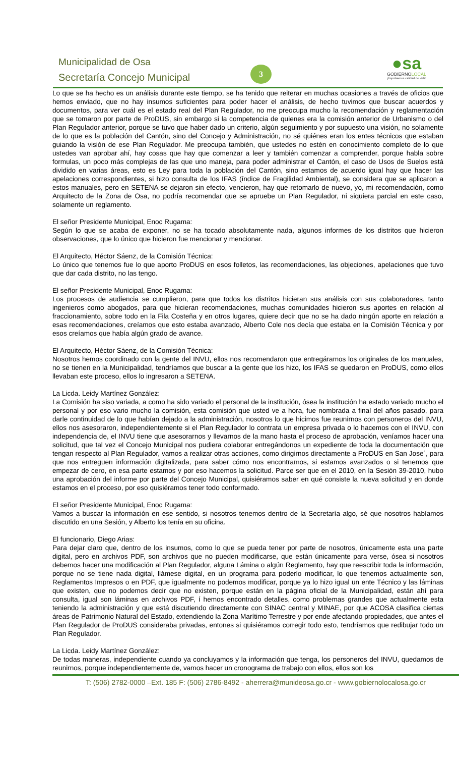Municipalidad de Osa
Secretaría Concejo Municipal
3
●sa
GOBIERNOLOCAL
¡Impulsamos calidad de vida!
Lo que se ha hecho es un análisis durante este tiempo, se ha tenido que reiterar en muchas ocasiones a través de oficios que hemos enviado, que no hay insumos suficientes para poder hacer el análisis, de hecho tuvimos que buscar acuerdos y documentos, para ver cuál es el estado real del Plan Regulador, no me preocupa mucho la recomendación y reglamentación que se tomaron por parte de ProDUS, sin embargo si la competencia de quienes era la comisión anterior de Urbanismo o del Plan Regulador anterior, porque se tuvo que haber dado un criterio, algún seguimiento y por supuesto una visión, no solamente de lo que es la población del Cantón, sino del Concejo y Administración, no sé quiénes eran los entes técnicos que estaban guiando la visión de ese Plan Regulador. Me preocupa también, que ustedes no estén en conocimiento completo de lo que ustedes van aprobar ahí, hay cosas que hay que comenzar a leer y también comenzar a comprender, porque habla sobre formulas, un poco más complejas de las que uno maneja, para poder administrar el Cantón, el caso de Usos de Suelos está dividido en varias áreas, esto es Ley para toda la población del Cantón, sino estamos de acuerdo igual hay que hacer las apelaciones correspondientes, si hizo consulta de los IFAS (índice de Fragilidad Ambiental), se considera que se aplicaron a estos manuales, pero en SETENA se dejaron sin efecto, vencieron, hay que retomarlo de nuevo, yo, mi recomendación, como Arquitecto de la Zona de Osa, no podría recomendar que se apruebe un Plan Regulador, ni siquiera parcial en este caso, solamente un reglamento.
El señor Presidente Municipal, Enoc Rugama:
Según lo que se acaba de exponer, no se ha tocado absolutamente nada, algunos informes de los distritos que hicieron observaciones, que lo único que hicieron fue mencionar y mencionar.
El Arquitecto, Héctor Sáenz, de la Comisión Técnica:
Lo único que tenemos fue lo que aporto ProDUS en esos folletos, las recomendaciones, las objeciones, apelaciones que tuvo que dar cada distrito, no las tengo.
El señor Presidente Municipal, Enoc Rugama:
Los procesos de audiencia se cumplieron, para que todos los distritos hicieran sus análisis con sus colaboradores, tanto ingenieros como abogados, para que hicieran recomendaciones, muchas comunidades hicieron sus aportes en relación al fraccionamiento, sobre todo en la Fila Costeña y en otros lugares, quiere decir que no se ha dado ningún aporte en relación a esas recomendaciones, creíamos que esto estaba avanzado, Alberto Cole nos decía que estaba en la Comisión Técnica y por esos creíamos que había algún grado de avance.
El Arquitecto, Héctor Sáenz, de la Comisión Técnica:
Nosotros hemos coordinado con la gente del INVU, ellos nos recomendaron que entregáramos los originales de los manuales, no se tienen en la Municipalidad, tendríamos que buscar a la gente que los hizo, los IFAS se quedaron en ProDUS, como ellos llevaban este proceso, ellos lo ingresaron a SETENA.
La Licda. Leidy Martínez González:
La Comisión ha siso variada, a como ha sido variado el personal de la institución, ósea la institución ha estado variado mucho el personal y por eso vario mucho la comisión, esta comisión que usted ve a hora, fue nombrada a final del años pasado, para darle continuidad de lo que habían dejado a la administración, nosotros lo que hicimos fue reunirnos con personeros del INVU, ellos nos asesoraron, independientemente si el Plan Regulador lo contrata un empresa privada o lo hacemos con el INVU, con independencia de, el INVU tiene que asesorarnos y llevarnos de la mano hasta el proceso de aprobación, veníamos hacer una solicitud, que tal vez el Concejo Municipal nos pudiera colaborar entregándonos un expediente de toda la documentación que tengan respecto al Plan Regulador, vamos a realizar otras acciones, como dirigirnos directamente a ProDUS en San Jose´, para que nos entreguen información digitalizada, para saber cómo nos encontramos, si estamos avanzados o si tenemos que empezar de cero, en esa parte estamos y por eso hacemos la solicitud. Parce ser que en el 2010, en la Sesión 39-2010, hubo una aprobación del informe por parte del Concejo Municipal, quisiéramos saber en qué consiste la nueva solicitud y en donde estamos en el proceso, por eso quisiéramos tener todo conformado.
El señor Presidente Municipal, Enoc Rugama:
Vamos a buscar la información en ese sentido, si nosotros tenemos dentro de la Secretaría algo, sé que nosotros habíamos discutido en una Sesión, y Alberto los tenía en su oficina.
El funcionario, Diego Arias:
Para dejar claro que, dentro de los insumos, como lo que se pueda tener por parte de nosotros, únicamente esta una parte digital, pero en archivos PDF, son archivos que no pueden modificarse, que están únicamente para verse, ósea si nosotros debemos hacer una modificación al Plan Regulador, alguna Lámina o algún Reglamento, hay que reescribir toda la información, porque no se tiene nada digital, llámese digital, en un programa para poderlo modificar, lo que tenemos actualmente son, Reglamentos Impresos o en PDF, que igualmente no podemos modificar, porque ya lo hizo igual un ente Técnico y las láminas que existen, que no podemos decir que no existen, porque están en la página oficial de la Municipalidad, están ahí para consulta, igual son láminas en archivos PDF, í hemos encontrado detalles, como problemas grandes que actualmente esta teniendo la administración y que está discutiendo directamente con SINAC central y MINAE, por que ACOSA clasifica ciertas áreas de Patrimonio Natural del Estado, extendiendo la Zona Marítimo Terrestre y por ende afectando propiedades, que antes el Plan Regulador de ProDUS consideraba privadas, entones si quisiéramos corregir todo esto, tendríamos que redibujar todo un Plan Regulador.
La Licda. Leidy Martínez González:
De todas maneras, independiente cuando ya concluyamos y la información que tenga, los personeros del INVU, quedamos de reunirnos, porque independientemente de, vamos hacer un cronograma de trabajo con ellos, ellos son los
T: (506) 2782-0000 –Ext. 185 F: (506) 2786-8492 - aherrera@munideosa.go.cr - www.gobiernolocalosa.go.cr